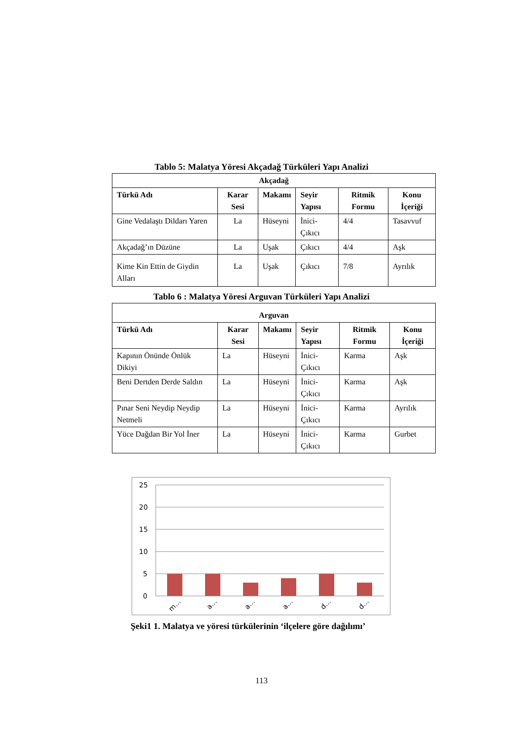Tablo 5: Malatya Yöresi Akçadağ Türküleri Yapı Analizi
| Akçadağ | | | | | |
| --- | --- | --- | --- | --- | --- |
| Türkü Adı | Karar Sesi | Makamı | Seyir Yapısı | Ritmik Formu | Konu İçeriği |
| Gine Vedalaştı Dildarı Yaren | La | Hüseyni | İnici-Çıkıcı | 4/4 | Tasavvuf |
| Akçadağ’ın Düzüne | La | Uşak | Çıkıcı | 4/4 | Aşk |
| Kime Kin Ettin de Giydin Alları | La | Uşak | Çıkıcı | 7/8 | Ayrılık |
Tablo 6 : Malatya Yöresi Arguvan Türküleri Yapı Analizi
| Arguvan | | | | | |
| --- | --- | --- | --- | --- | --- |
| Türkü Adı | Karar Sesi | Makamı | Seyir Yapısı | Ritmik Formu | Konu İçeriği |
| Kapının Önünde Önlük Dikiyi | La | Hüseyni | İnici-Çıkıcı | Karma | Aşk |
| Beni Dertden Derde Saldın | La | Hüseyni | İnici-Çıkıcı | Karma | Aşk |
| Pınar Seni Neydip Neydip Netmeli | La | Hüseyni | İnici-Çıkıcı | Karma | Ayrılık |
| Yüce Dağdan Bir Yol İner | La | Hüseyni | İnici-Çıkıcı | Karma | Gurbet |
25
20
15
10
5
0
m…
a…
a…
a…
d…
d…
Şeki1 1. Malatya ve yöresi türkülerinin ‘ilçelere göre dağılımı’
113